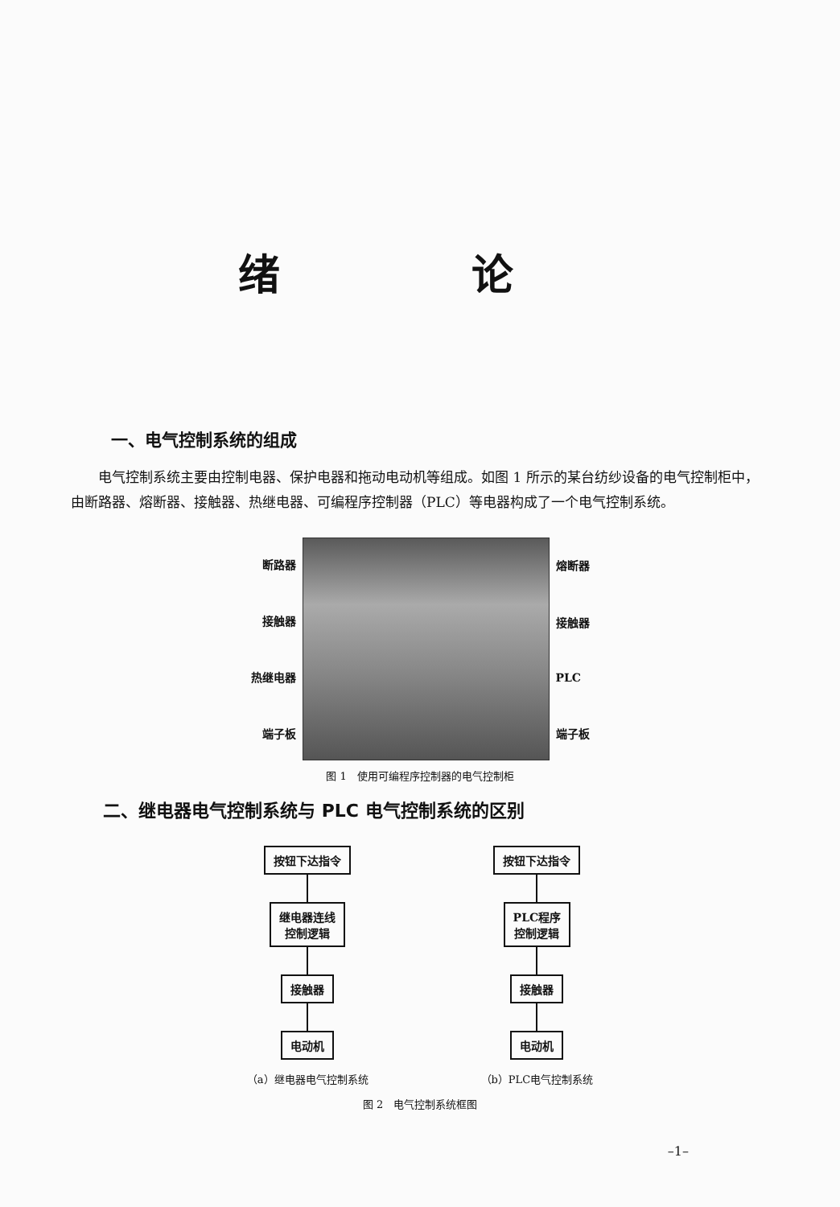绪 论
一、电气控制系统的组成
电气控制系统主要由控制电器、保护电器和拖动电动机等组成。如图 1 所示的某台纺纱设备的电气控制柜中，由断路器、熔断器、接触器、热继电器、可编程序控制器（PLC）等电器构成了一个电气控制系统。
断路器
接触器
热继电器
端子板
熔断器
接触器
PLC
端子板
图 1　使用可编程序控制器的电气控制柜
二、继电器电气控制系统与 PLC 电气控制系统的区别
按钮下达指令
继电器连线
控制逻辑
接触器
电动机
（a）继电器电气控制系统
按钮下达指令
PLC程序
控制逻辑
接触器
电动机
（b）PLC电气控制系统
图 2　电气控制系统框图
–1–